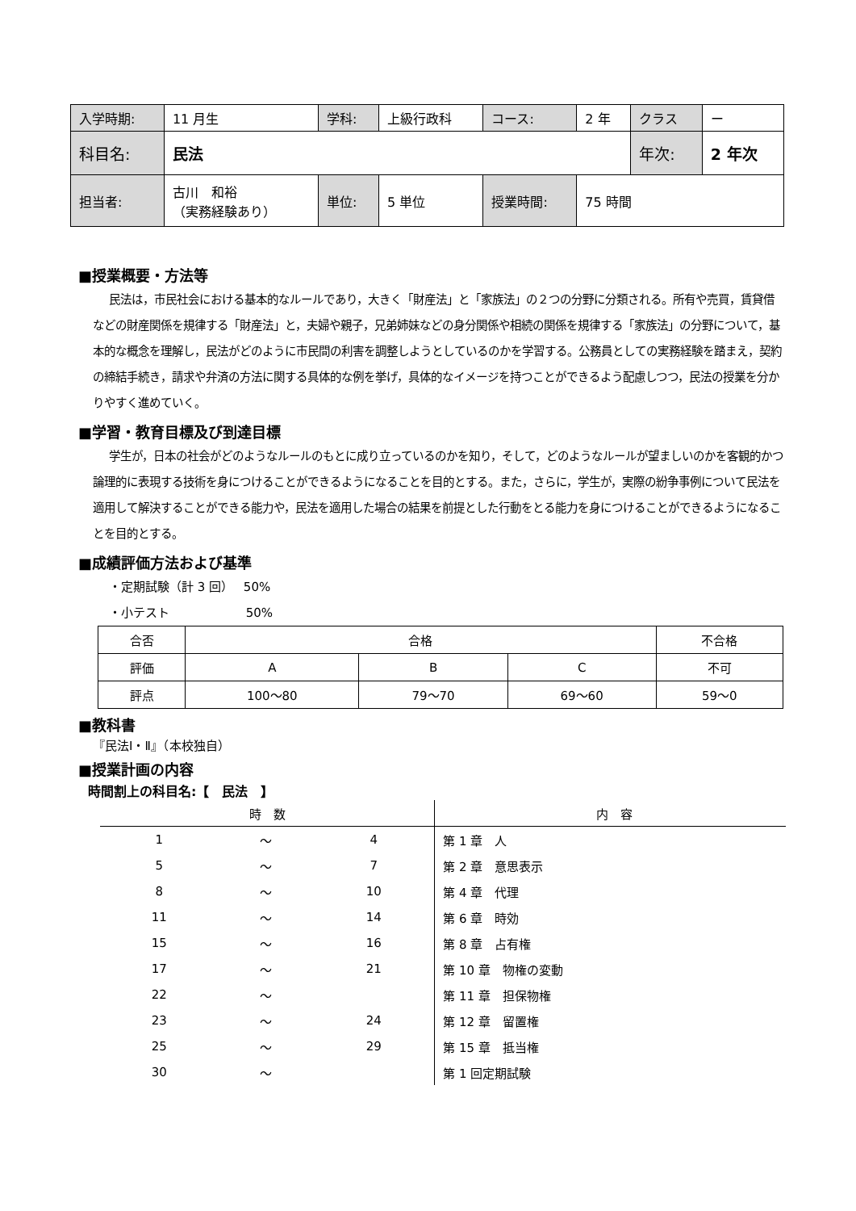| 入学時期: | 11 月生 | 学科: | 上級行政科 | コース: | 2 年 | クラス | ー |
| 科目名: | 民法 | | | | | 年次: | 2 年次 |
| 担当者: | 古川 和裕 （実務経験あり） | 単位: | 5 単位 | 授業時間: | 75 時間 | | |
■授業概要・方法等
民法は，市民社会における基本的なルールであり，大きく「財産法」と「家族法」の２つの分野に分類される。所有や売買，賃貸借などの財産関係を規律する「財産法」と，夫婦や親子，兄弟姉妹などの身分関係や相続の関係を規律する「家族法」の分野について，基本的な概念を理解し，民法がどのように市民間の利害を調整しようとしているのかを学習する。公務員としての実務経験を踏まえ，契約の締結手続き，請求や弁済の方法に関する具体的な例を挙げ，具体的なイメージを持つことができるよう配慮しつつ，民法の授業を分かりやすく進めていく。
■学習・教育目標及び到達目標
学生が，日本の社会がどのようなルールのもとに成り立っているのかを知り，そして，どのようなルールが望ましいのかを客観的かつ論理的に表現する技術を身につけることができるようになることを目的とする。また，さらに，学生が，実際の紛争事例について民法を適用して解決することができる能力や，民法を適用した場合の結果を前提とした行動をとる能力を身につけることができるようになることを目的とする。
■成績評価方法および基準
・定期試験（計 3 回）　 50%
・小テスト　　　　　　 50%
| 合否 | 合格 | | | 不合格 |
| 評価 | A | B | C | 不可 |
| 評点 | 100～80 | 79～70 | 69～60 | 59～0 |
■教科書
『民法Ⅰ・Ⅱ』（本校独自）
■授業計画の内容
時間割上の科目名:【　民法　】
| 時 数 | | | 内 容 |
| --- | --- | --- | --- |
| 1 | ～ | 4 | 第 1 章 人 |
| 5 | ～ | 7 | 第 2 章 意思表示 |
| 8 | ～ | 10 | 第 4 章 代理 |
| 11 | ～ | 14 | 第 6 章 時効 |
| 15 | ～ | 16 | 第 8 章 占有権 |
| 17 | ～ | 21 | 第 10 章 物権の変動 |
| 22 | ～ | | 第 11 章 担保物権 |
| 23 | ～ | 24 | 第 12 章 留置権 |
| 25 | ～ | 29 | 第 15 章 抵当権 |
| 30 | ～ | | 第 1 回定期試験 |